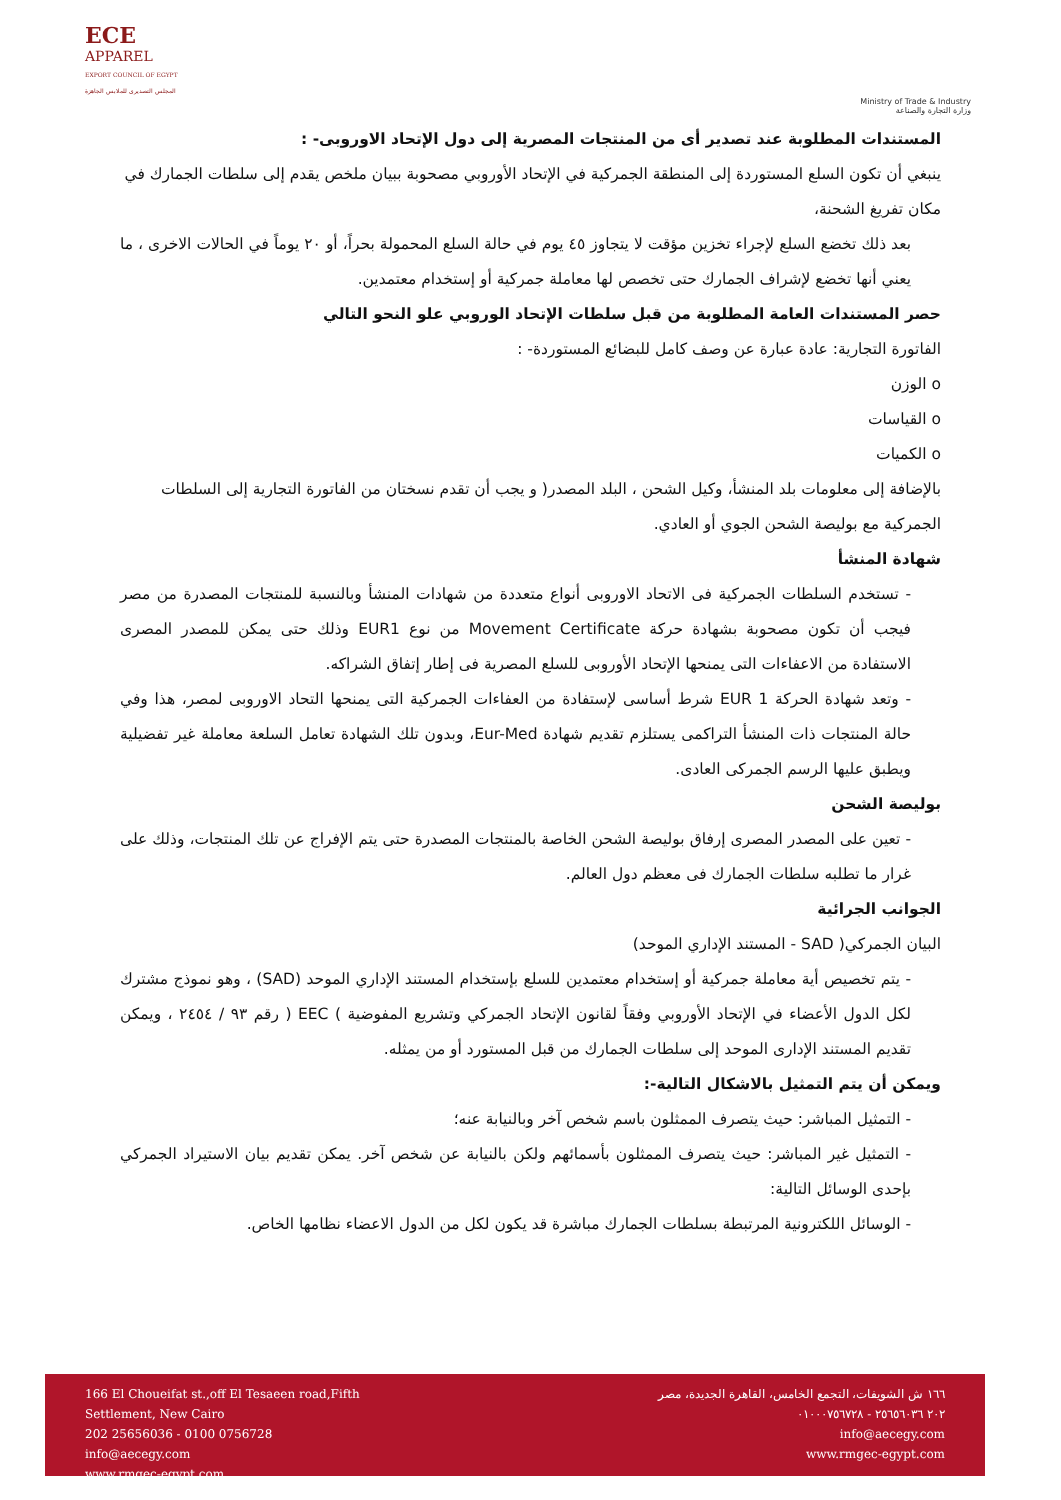ECE
APPAREL
EXPORT COUNCIL OF EGYPT
المجلس التصديري للملابس الجاهزة
Ministry of Trade & Industry
وزارة التجارة والصناعة
المستندات المطلوبة عند تصدير أى من المنتجات المصرية إلى دول الإتحاد الاوروبى- :
ينبغي أن تكون السلع المستوردة إلى المنطقة الجمركية في الإتحاد الأوروبي مصحوبة ببيان ملخص يقدم إلى سلطات الجمارك في مكان تفريغ الشحنة،
بعد ذلك تخضع السلع لإجراء تخزين مؤقت لا يتجاوز ٤٥ يوم في حالة السلع المحمولة بحراً، أو ٢٠ يوماً في الحالات الاخرى ، ما يعني أنها تخضع لإشراف الجمارك حتى تخصص لها معاملة جمركية أو إستخدام معتمدين.
حصر المستندات العامة المطلوبة من قبل سلطات الإتحاد الوروبي علو النحو التالي
الفاتورة التجارية: عادة عبارة عن وصف كامل للبضائع المستوردة- :
o الوزن
o القياسات
o الكميات
بالإضافة إلى معلومات بلد المنشأ، وكيل الشحن ، البلد المصدر( و يجب أن تقدم نسختان من الفاتورة التجارية إلى السلطات الجمركية مع بوليصة الشحن الجوي أو العادي.
شهادة المنشأ
- تستخدم السلطات الجمركية فى الاتحاد الاوروبى أنواع متعددة من شهادات المنشأ وبالنسبة للمنتجات المصدرة من مصر فيجب أن تكون مصحوبة بشهادة حركة Movement Certificate من نوع EUR1 وذلك حتى يمكن للمصدر المصرى الاستفادة من الاعفاءات التى يمنحها الإتحاد الأوروبى للسلع المصرية فى إطار إتفاق الشراكه.
- وتعد شهادة الحركة EUR 1 شرط أساسى لإستفادة من العفاءات الجمركية التى يمنحها التحاد الاوروبى لمصر، هذا وفي حالة المنتجات ذات المنشأ التراكمى يستلزم تقديم شهادة Eur-Med، وبدون تلك الشهادة تعامل السلعة معاملة غير تفضيلية ويطبق عليها الرسم الجمركى العادى.
بوليصة الشحن
- تعين على المصدر المصرى إرفاق بوليصة الشحن الخاصة بالمنتجات المصدرة حتى يتم الإفراج عن تلك المنتجات، وذلك على غرار ما تطلبه سلطات الجمارك فى معظم دول العالم.
الجوانب الجرائية
البيان الجمركي( SAD - المستند الإداري الموحد)
- يتم تخصيص أية معاملة جمركية أو إستخدام معتمدين للسلع بإستخدام المستند الإداري الموحد (SAD) ، وهو نموذج مشترك لكل الدول الأعضاء في الإتحاد الأوروبي وفقاً لقانون الإتحاد الجمركي وتشريع المفوضية ) EEC ( رقم ٩٣ / ٢٤٥٤ ، ويمكن تقديم المستند الإدارى الموحد إلى سلطات الجمارك من قبل المستورد أو من يمثله.
ويمكن أن يتم التمثيل بالاشكال التالية-:
- التمثيل المباشر: حيث يتصرف الممثلون باسم شخص آخر وبالنيابة عنه؛
- التمثيل غير المباشر: حيث يتصرف الممثلون بأسمائهم ولكن بالنيابة عن شخص آخر. يمكن تقديم بيان الاستيراد الجمركي بإحدى الوسائل التالية:
- الوسائل اللكترونية المرتبطة بسلطات الجمارك مباشرة قد يكون لكل من الدول الاعضاء نظامها الخاص.
166 El Choueifat st.,off El Tesaeen road,Fifth
Settlement, New Cairo
202 25656036 - 0100 0756728
info@aecegy.com
www.rmgec-egypt.com
١٦٦ ش الشويفات، التجمع الخامس، القاهرة الجديدة، مصر
٢٠٢ ٢٥٦٥٦٠٣٦ - ٠١٠٠٠٧٥٦٧٢٨
info@aecegy.com
www.rmgec-egypt.com